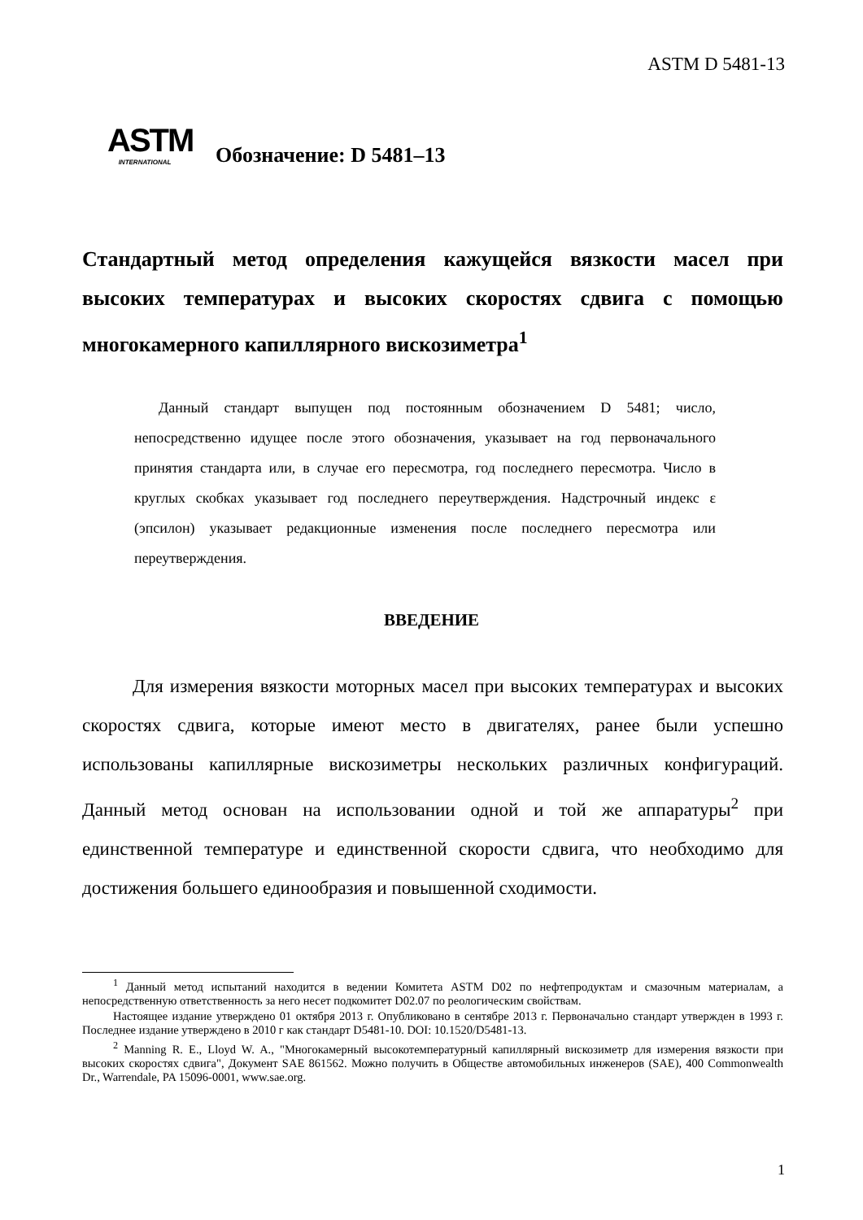ASTM D 5481-13
ASTM
INTERNATIONAL
Обозначение: D 5481–13
Стандартный метод определения кажущейся вязкости масел при высоких температурах и высоких скоростях сдвига с помощью многокамерного капиллярного вискозиметра<sup>1</sup>
Данный стандарт выпущен под постоянным обозначением D 5481; число, непосредственно идущее после этого обозначения, указывает на год первоначального принятия стандарта или, в случае его пересмотра, год последнего пересмотра. Число в круглых скобках указывает год последнего переутверждения. Надстрочный индекс ε (эпсилон) указывает редакционные изменения после последнего пересмотра или переутверждения.
ВВЕДЕНИЕ
Для измерения вязкости моторных масел при высоких температурах и высоких скоростях сдвига, которые имеют место в двигателях, ранее были успешно использованы капиллярные вискозиметры нескольких различных конфигураций. Данный метод основан на использовании одной и той же аппаратуры<sup>2</sup> при единственной температуре и единственной скорости сдвига, что необходимо для достижения большего единообразия и повышенной сходимости.
<sup>1</sup> Данный метод испытаний находится в ведении Комитета ASTM D02 по нефтепродуктам и смазочным материалам, а непосредственную ответственность за него несет подкомитет D02.07 по реологическим свойствам.
Настоящее издание утверждено 01 октября 2013 г. Опубликовано в сентябре 2013 г. Первоначально стандарт утвержден в 1993 г. Последнее издание утверждено в 2010 г как стандарт D5481-10. DOI: 10.1520/D5481-13.
<sup>2</sup> Manning R. E., Lloyd W. A., "Многокамерный высокотемпературный капиллярный вискозиметр для измерения вязкости при высоких скоростях сдвига", Документ SAE 861562. Можно получить в Обществе автомобильных инженеров (SAE), 400 Commonwealth Dr., Warrendale, PA 15096-0001, www.sae.org.
1